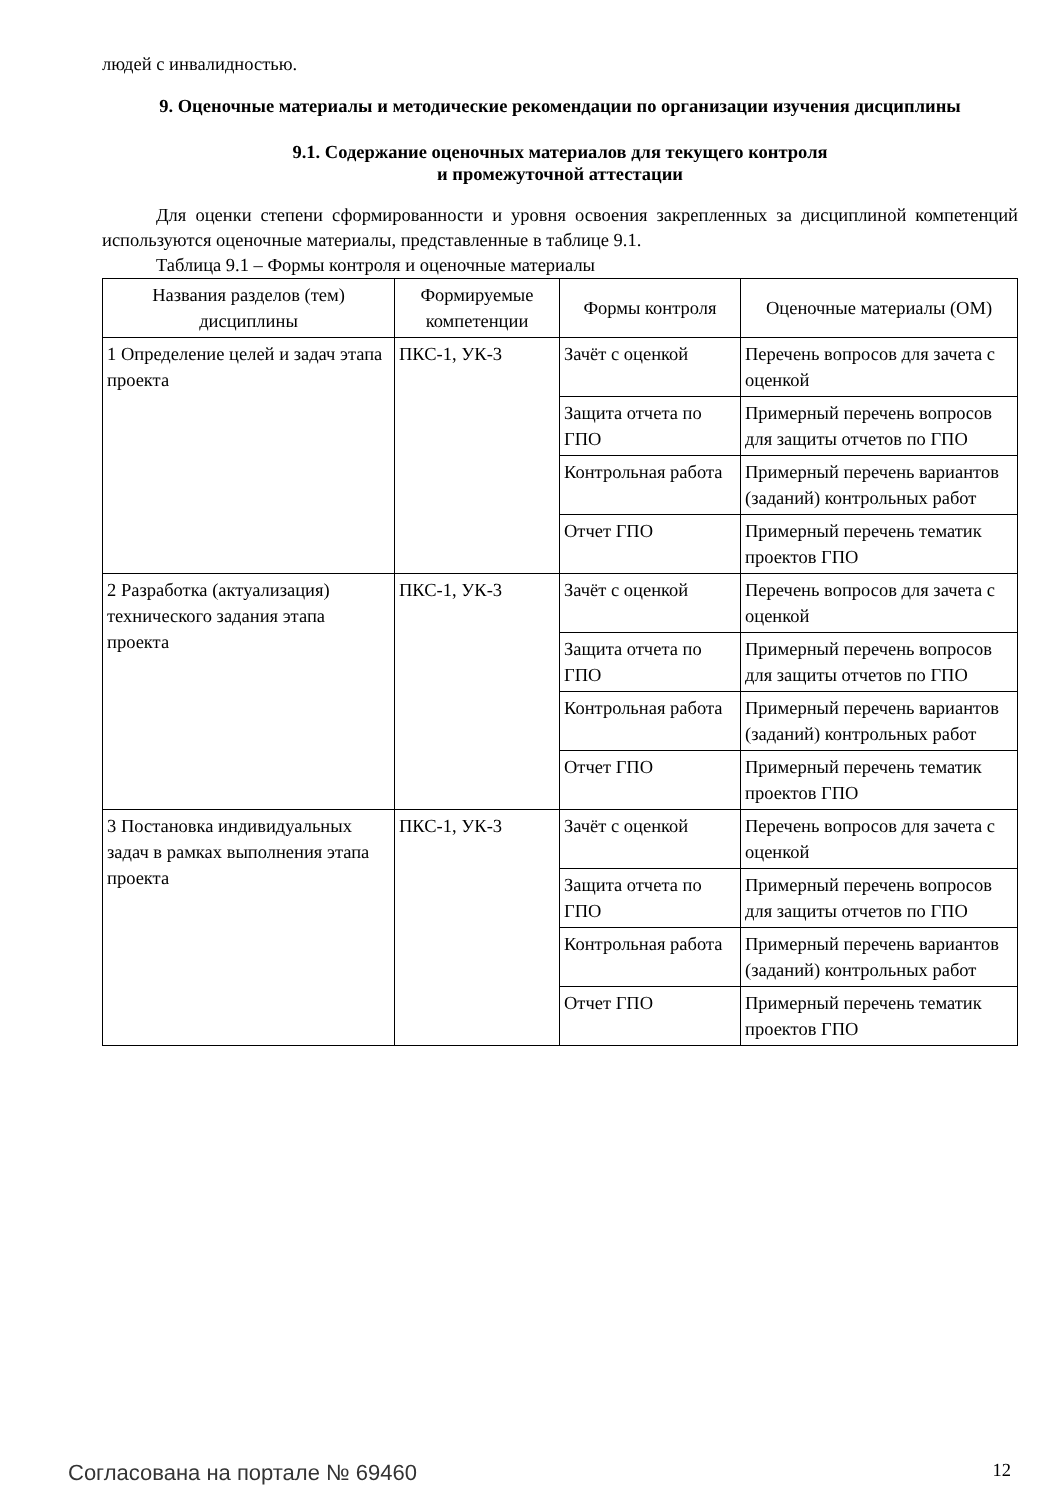людей с инвалидностью.
9. Оценочные материалы и методические рекомендации по организации изучения дисциплины
9.1. Содержание оценочных материалов для текущего контроля
и промежуточной аттестации
Для оценки степени сформированности и уровня освоения закрепленных за дисциплиной компетенций используются оценочные материалы, представленные в таблице 9.1.
Таблица 9.1 – Формы контроля и оценочные материалы
| Названия разделов (тем) дисциплины | Формируемые компетенции | Формы контроля | Оценочные материалы (ОМ) |
| --- | --- | --- | --- |
| 1 Определение целей и задач этапа проекта | ПКС-1, УК-3 | Зачёт с оценкой | Перечень вопросов для зачета с оценкой |
| | | Защита отчета по ГПО | Примерный перечень вопросов для защиты отчетов по ГПО |
| | | Контрольная работа | Примерный перечень вариантов (заданий) контрольных работ |
| | | Отчет ГПО | Примерный перечень тематик проектов ГПО |
| 2 Разработка (актуализация) технического задания этапа проекта | ПКС-1, УК-3 | Зачёт с оценкой | Перечень вопросов для зачета с оценкой |
| | | Защита отчета по ГПО | Примерный перечень вопросов для защиты отчетов по ГПО |
| | | Контрольная работа | Примерный перечень вариантов (заданий) контрольных работ |
| | | Отчет ГПО | Примерный перечень тематик проектов ГПО |
| 3 Постановка индивидуальных задач в рамках выполнения этапа проекта | ПКС-1, УК-3 | Зачёт с оценкой | Перечень вопросов для зачета с оценкой |
| | | Защита отчета по ГПО | Примерный перечень вопросов для защиты отчетов по ГПО |
| | | Контрольная работа | Примерный перечень вариантов (заданий) контрольных работ |
| | | Отчет ГПО | Примерный перечень тематик проектов ГПО |
Согласована на портале № 69460 12